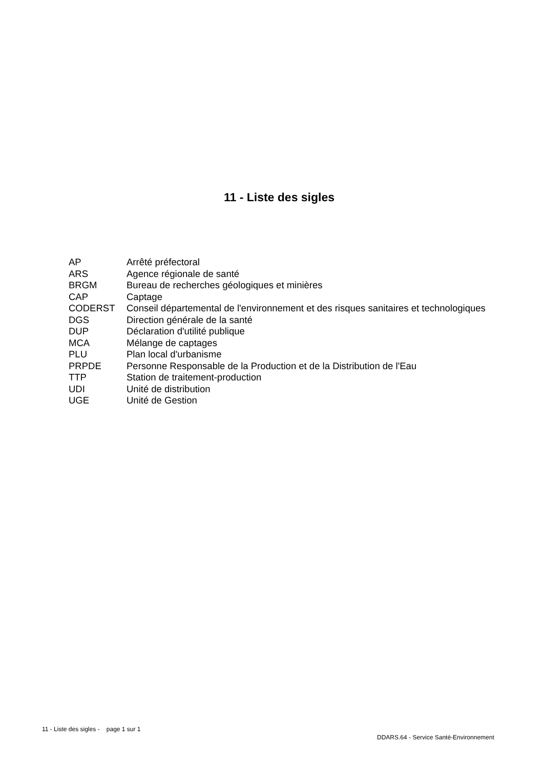11 - Liste des sigles
| AP | Arrêté préfectoral |
| ARS | Agence régionale de santé |
| BRGM | Bureau de recherches géologiques et minières |
| CAP | Captage |
| CODERST | Conseil départemental de l'environnement et des risques sanitaires et technologiques |
| DGS | Direction générale de la santé |
| DUP | Déclaration d'utilité publique |
| MCA | Mélange de captages |
| PLU | Plan local d'urbanisme |
| PRPDE | Personne Responsable de la Production et de la Distribution de l'Eau |
| TTP | Station de traitement-production |
| UDI | Unité de distribution |
| UGE | Unité de Gestion |
11 - Liste des sigles - page 1 sur 1
DDARS.64 - Service Santé-Environnement